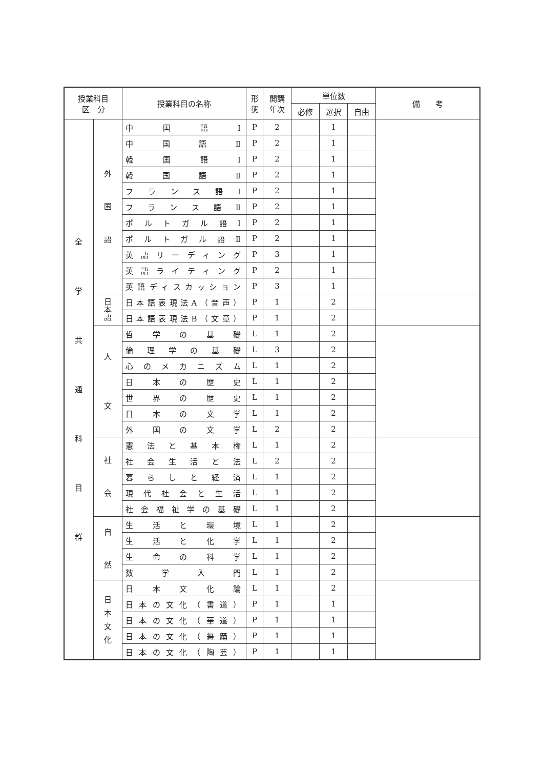| 授業科目 区 分 | | 授業科目の名称 | 形 態 | 開講 年次 | 単位数 | | | 備 考 |
| --- | --- | --- | --- | --- | --- | --- | --- | --- |
| | | | | | 必修 | 選択 | 自由 | |
| 全 学 共 通 科 目 群 | 外 国 語 | 中国語Ⅰ | P | 2 | | 1 | | |
| | | 中国語Ⅱ | P | 2 | | 1 | | |
| | | 韓国語Ⅰ | P | 2 | | 1 | | |
| | | 韓国語Ⅱ | P | 2 | | 1 | | |
| | | フランス語Ⅰ | P | 2 | | 1 | | |
| | | フランス語Ⅱ | P | 2 | | 1 | | |
| | | ポルトガル語Ⅰ | P | 2 | | 1 | | |
| | | ポルトガル語Ⅱ | P | 2 | | 1 | | |
| | | 英語リーディング | P | 3 | | 1 | | |
| | | 英語ライティング | P | 2 | | 1 | | |
| | | 英語ディスカッション | P | 3 | | 1 | | |
| | 日 本 語 | 日本語表現法A（音声） | P | 1 | | 2 | | |
| | | 日本語表現法B（文章） | P | 1 | | 2 | | |
| | 人 文 | 哲学の基礎 | L | 1 | | 2 | | |
| | | 倫理学の基礎 | L | 3 | | 2 | | |
| | | 心のメカニズム | L | 1 | | 2 | | |
| | | 日本の歴史 | L | 1 | | 2 | | |
| | | 世界の歴史 | L | 1 | | 2 | | |
| | | 日本の文学 | L | 1 | | 2 | | |
| | | 外国の文学 | L | 2 | | 2 | | |
| | 社 会 | 憲法と基本権 | L | 1 | | 2 | | |
| | | 社会生活と法 | L | 2 | | 2 | | |
| | | 暮らしと経済 | L | 1 | | 2 | | |
| | | 現代社会と生活 | L | 1 | | 2 | | |
| | | 社会福祉学の基礎 | L | 1 | | 2 | | |
| | 自 然 | 生活と環境 | L | 1 | | 2 | | |
| | | 生活と化学 | L | 1 | | 2 | | |
| | | 生命の科学 | L | 1 | | 2 | | |
| | | 数学入門 | L | 1 | | 2 | | |
| | 日 本 文 化 | 日本文化論 | L | 1 | | 2 | | |
| | | 日本の文化（書道） | P | 1 | | 1 | | |
| | | 日本の文化（華道） | P | 1 | | 1 | | |
| | | 日本の文化（舞踊） | P | 1 | | 1 | | |
| | | 日本の文化（陶芸） | P | 1 | | 1 | | |